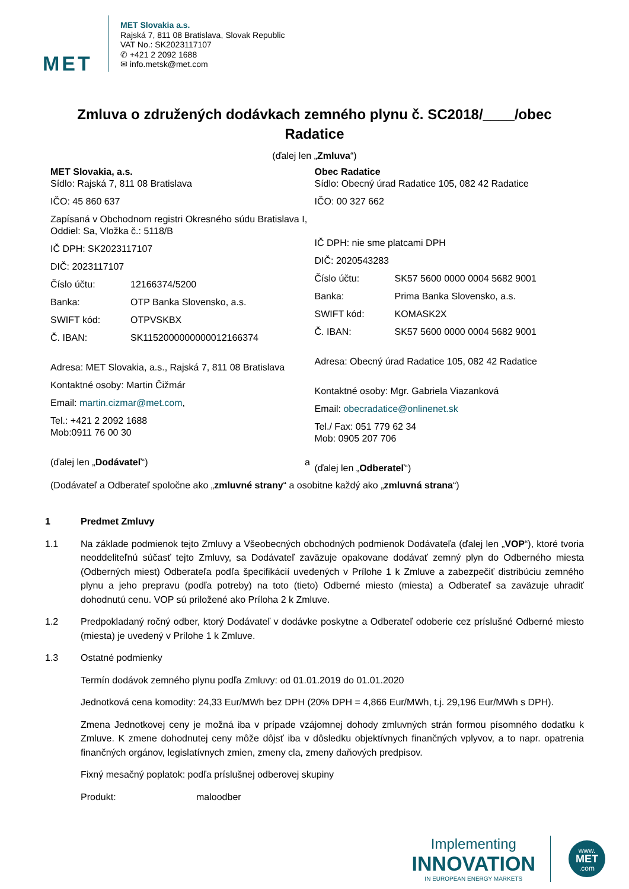MET
MET Slovakia a.s.
Rajská 7, 811 08 Bratislava, Slovak Republic
VAT No.: SK2023117107
✆ +421 2 2092 1688
✉ info.metsk@met.com
Zmluva o združených dodávkach zemného plynu č. SC2018/____/obec Radatice
(ďalej len „Zmluva“)
MET Slovakia, a.s.
Sídlo: Rajská 7, 811 08 Bratislava
IČO: 45 860 637
Zapísaná v Obchodnom registri Okresného súdu Bratislava I, Oddiel: Sa, Vložka č.: 5118/B
IČ DPH: SK2023117107
DIČ: 2023117107
Číslo účtu: 12166374/5200
Banka: OTP Banka Slovensko, a.s.
SWIFT kód: OTPVSKBX
Č. IBAN: SK1152000000000012166374
Adresa: MET Slovakia, a.s., Rajská 7, 811 08 Bratislava
Kontaktné osoby: Martin Čižmár
Email: martin.cizmar@met.com,
Tel.: +421 2 2092 1688
Mob:0911 76 00 30
(ďalej len „Dodávateľ“) a
Obec Radatice
Sídlo: Obecný úrad Radatice 105, 082 42 Radatice
IČO: 00 327 662
IČ DPH: nie sme platcami DPH
DIČ: 2020543283
Číslo účtu: SK57 5600 0000 0004 5682 9001
Banka: Prima Banka Slovensko, a.s.
SWIFT kód: KOMASK2X
Č. IBAN: SK57 5600 0000 0004 5682 9001
Adresa: Obecný úrad Radatice 105, 082 42 Radatice
Kontaktné osoby: Mgr. Gabriela Viazanková
Email: obecradatice@onlinenet.sk
Tel./ Fax: 051 779 62 34
Mob: 0905 207 706
(ďalej len „Odberateľ“)
(Dodávateľ a Odberateľ spoločne ako „zmluvné strany“ a osobitne každý ako „zmluvná strana“)
1 Predmet Zmluvy
1.1 Na základe podmienok tejto Zmluvy a Všeobecných obchodných podmienok Dodávateľa (ďalej len „VOP“), ktoré tvoria neoddeliteľnú súčasť tejto Zmluvy, sa Dodávateľ zaväzuje opakovane dodávať zemný plyn do Odberného miesta (Odberných miest) Odberateľa podľa špecifikácií uvedených v Prílohe 1 k Zmluve a zabezpečiť distribúciu zemného plynu a jeho prepravu (podľa potreby) na toto (tieto) Odberné miesto (miesta) a Odberateľ sa zaväzuje uhradiť dohodnutú cenu. VOP sú priložené ako Príloha 2 k Zmluve.
1.2 Predpokladaný ročný odber, ktorý Dodávateľ v dodávke poskytne a Odberateľ odoberie cez príslušné Odberné miesto (miesta) je uvedený v Prílohe 1 k Zmluve.
1.3 Ostatné podmienky
Termín dodávok zemného plynu podľa Zmluvy: od 01.01.2019 do 01.01.2020
Jednotková cena komodity: 24,33 Eur/MWh bez DPH (20% DPH = 4,866 Eur/MWh, t.j. 29,196 Eur/MWh s DPH).
Zmena Jednotkovej ceny je možná iba v prípade vzájomnej dohody zmluvných strán formou písomného dodatku k Zmluve. K zmene dohodnutej ceny môže dôjsť iba v dôsledku objektívnych finančných vplyvov, a to napr. opatrenia finančných orgánov, legislatívnych zmien, zmeny cla, zmeny daňových predpisov.
Fixný mesačný poplatok: podľa príslušnej odberovej skupiny
Produkt: maloodber
Implementing
INNOVATION
IN EUROPEAN ENERGY MARKETS
www.
MET
.com